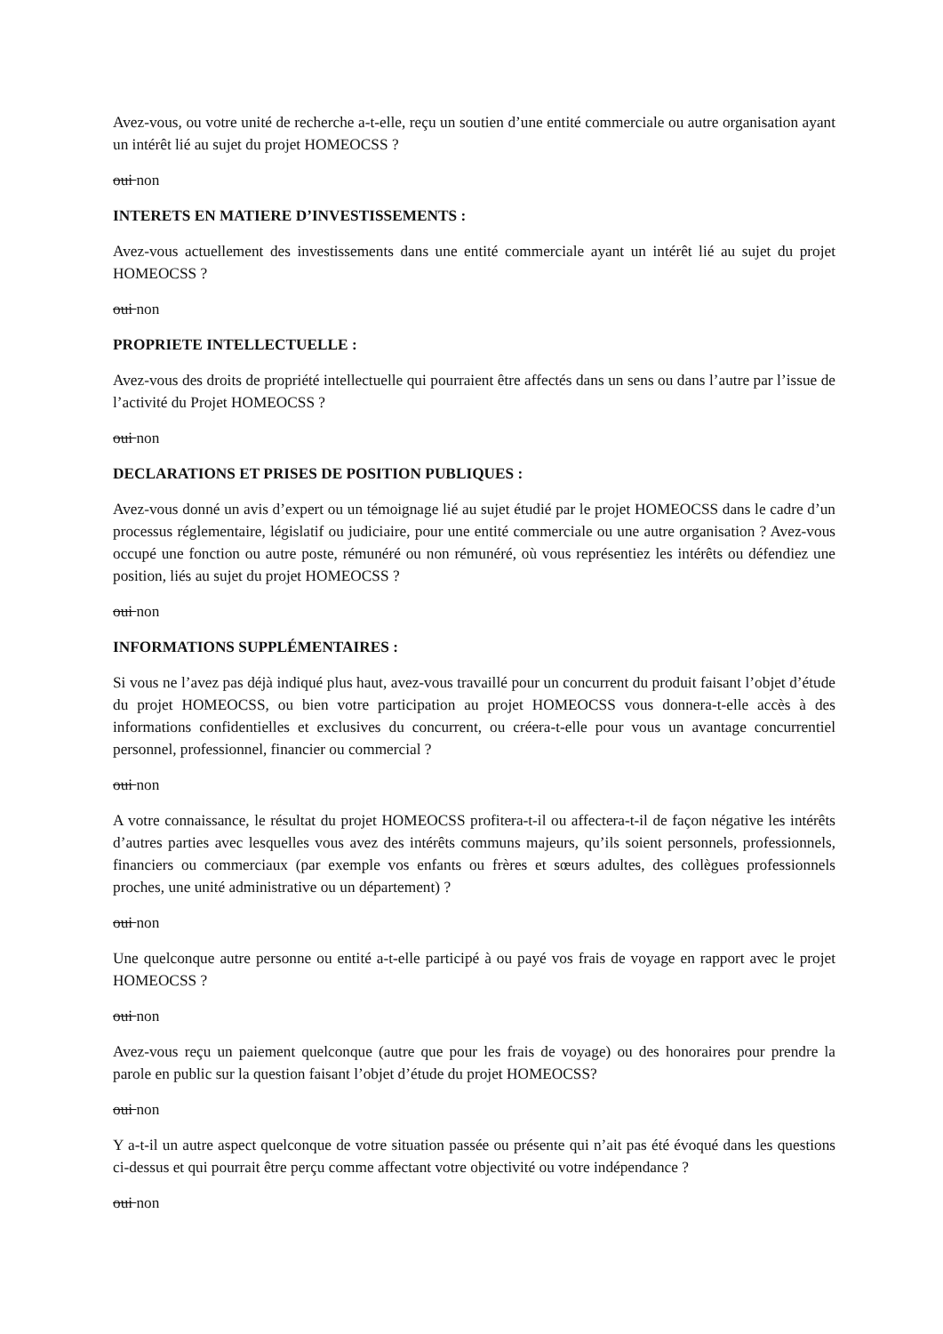Avez-vous, ou votre unité de recherche a-t-elle, reçu un soutien d’une entité commerciale ou autre organisation ayant un intérêt lié au sujet du projet HOMEOCSS ?
oui non
INTERETS EN MATIERE D’INVESTISSEMENTS :
Avez-vous actuellement des investissements dans une entité commerciale ayant un intérêt lié au sujet du projet HOMEOCSS ?
oui non
PROPRIETE INTELLECTUELLE :
Avez-vous des droits de propriété intellectuelle qui pourraient être affectés dans un sens ou dans l’autre par l’issue de l’activité du Projet HOMEOCSS ?
oui non
DECLARATIONS ET PRISES DE POSITION PUBLIQUES :
Avez-vous donné un avis d’expert ou un témoignage lié au sujet étudié par le projet HOMEOCSS dans le cadre d’un processus réglementaire, législatif ou judiciaire, pour une entité commerciale ou une autre organisation ? Avez-vous occupé une fonction ou autre poste, rémunéré ou non rémunéré, où vous représentiez les intérêts ou défendiez une position, liés au sujet du projet HOMEOCSS ?
oui non
INFORMATIONS SUPPLÉMENTAIRES :
Si vous ne l’avez pas déjà indiqué plus haut, avez-vous travaillé pour un concurrent du produit faisant l’objet d’étude du projet HOMEOCSS, ou bien votre participation au projet HOMEOCSS vous donnera-t-elle accès à des informations confidentielles et exclusives du concurrent, ou créera-t-elle pour vous un avantage concurrentiel personnel, professionnel, financier ou commercial ?
oui non
A votre connaissance, le résultat du projet HOMEOCSS profitera-t-il ou affectera-t-il de façon négative les intérêts d’autres parties avec lesquelles vous avez des intérêts communs majeurs, qu’ils soient personnels, professionnels, financiers ou commerciaux (par exemple vos enfants ou frères et sœurs adultes, des collègues professionnels proches, une unité administrative ou un département) ?
oui non
Une quelconque autre personne ou entité a-t-elle participé à ou payé vos frais de voyage en rapport avec le projet HOMEOCSS ?
oui non
Avez-vous reçu un paiement quelconque (autre que pour les frais de voyage) ou des honoraires pour prendre la parole en public sur la question faisant l’objet d’étude du projet HOMEOCSS?
oui non
Y a-t-il un autre aspect quelconque de votre situation passée ou présente qui n’ait pas été évoqué dans les questions ci-dessus et qui pourrait être perçu comme affectant votre objectivité ou votre indépendance ?
oui non